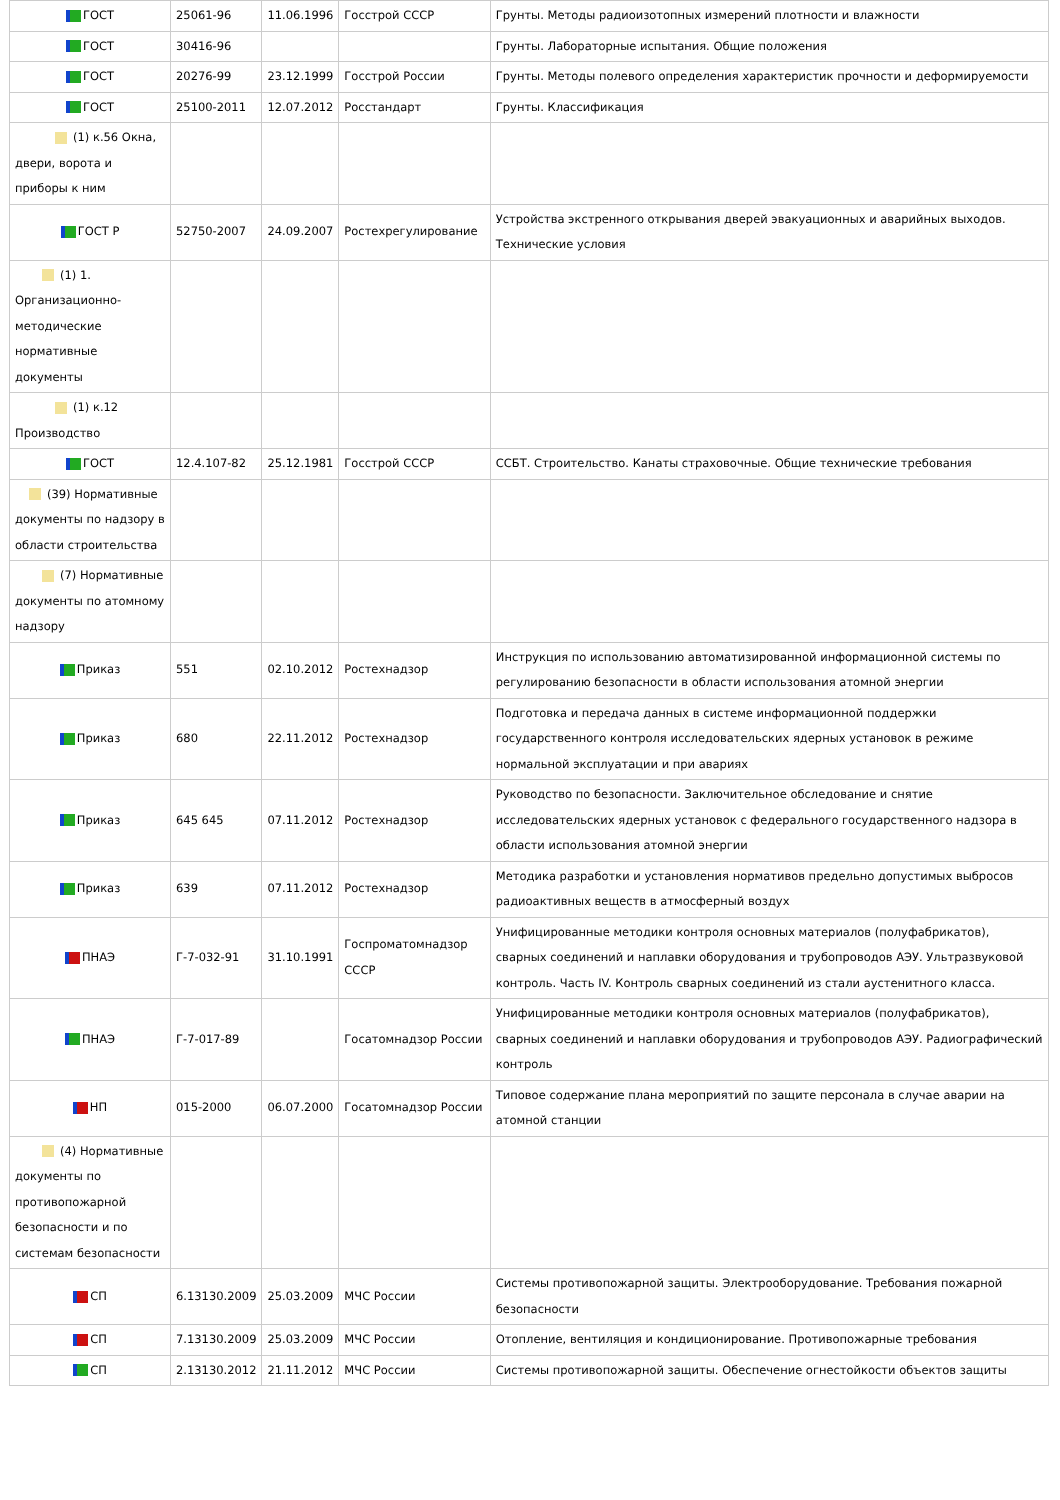| ГОСТ | 25061-96 | 11.06.1996 | Госстрой СССР | Грунты. Методы радиоизотопных измерений плотности и влажности |
| ГОСТ | 30416-96 | | | Грунты. Лабораторные испытания. Общие положения |
| ГОСТ | 20276-99 | 23.12.1999 | Госстрой России | Грунты. Методы полевого определения характеристик прочности и деформируемости |
| ГОСТ | 25100-2011 | 12.07.2012 | Росстандарт | Грунты. Классификация |
| (1) к.56 Окна, двери, ворота и приборы к ним | | | | |
| ГОСТ Р | 52750-2007 | 24.09.2007 | Ростехрегулирование | Устройства экстренного открывания дверей эвакуационных и аварийных выходов. Технические условия |
| (1) 1. Организационно-методические нормативные документы | | | | |
| (1) к.12 Производство | | | | |
| ГОСТ | 12.4.107-82 | 25.12.1981 | Госстрой СССР | ССБТ. Строительство. Канаты страховочные. Общие технические требования |
| (39) Нормативные документы по надзору в области строительства | | | | |
| (7) Нормативные документы по атомному надзору | | | | |
| Приказ | 551 | 02.10.2012 | Ростехнадзор | Инструкция по использованию автоматизированной информационной системы по регулированию безопасности в области использования атомной энергии |
| Приказ | 680 | 22.11.2012 | Ростехнадзор | Подготовка и передача данных в системе информационной поддержки государственного контроля исследовательских ядерных установок в режиме нормальной эксплуатации и при авариях |
| Приказ | 645 645 | 07.11.2012 | Ростехнадзор | Руководство по безопасности. Заключительное обследование и снятие исследовательских ядерных установок с федерального государственного надзора в области использования атомной энергии |
| Приказ | 639 | 07.11.2012 | Ростехнадзор | Методика разработки и установления нормативов предельно допустимых выбросов радиоактивных веществ в атмосферный воздух |
| ПНАЭ | Г-7-032-91 | 31.10.1991 | Госпроматомнадзор СССР | Унифицированные методики контроля основных материалов (полуфабрикатов), сварных соединений и наплавки оборудования и трубопроводов АЭУ. Ультразвуковой контроль. Часть IV. Контроль сварных соединений из стали аустенитного класса. |
| ПНАЭ | Г-7-017-89 | | Госатомнадзор России | Унифицированные методики контроля основных материалов (полуфабрикатов), сварных соединений и наплавки оборудования и трубопроводов АЭУ. Радиографический контроль |
| НП | 015-2000 | 06.07.2000 | Госатомнадзор России | Типовое содержание плана мероприятий по защите персонала в случае аварии на атомной станции |
| (4) Нормативные документы по противопожарной безопасности и по системам безопасности | | | | |
| СП | 6.13130.2009 | 25.03.2009 | МЧС России | Системы противопожарной защиты. Электрооборудование. Требования пожарной безопасности |
| СП | 7.13130.2009 | 25.03.2009 | МЧС России | Отопление, вентиляция и кондиционирование. Противопожарные требования |
| СП | 2.13130.2012 | 21.11.2012 | МЧС России | Системы противопожарной защиты. Обеспечение огнестойкости объектов защиты |